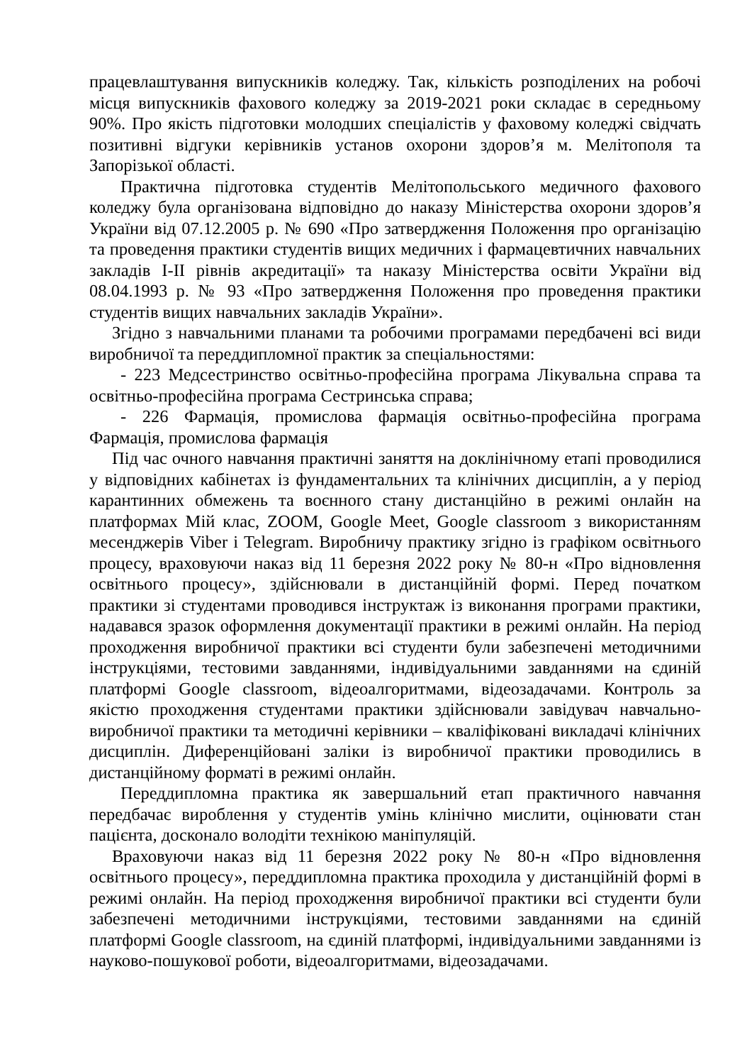працевлаштування випускників коледжу. Так, кількість розподілених на робочі місця випускників фахового коледжу за 2019-2021 роки складає в середньому 90%. Про якість підготовки молодших спеціалістів у фаховому коледжі свідчать позитивні відгуки керівників установ охорони здоров’я м. Мелітополя та Запорізької області.
Практична підготовка студентів Мелітопольського медичного фахового коледжу була організована відповідно до наказу Міністерства охорони здоров’я України від 07.12.2005 р. № 690 «Про затвердження Положення про організацію та проведення практики студентів вищих медичних і фармацевтичних навчальних закладів I-II рівнів акредитації» та наказу Міністерства освіти України від 08.04.1993 р. № 93 «Про затвердження Положення про проведення практики студентів вищих навчальних закладів України».
Згідно з навчальними планами та робочими програмами передбачені всі види виробничої та переддипломної практик за спеціальностями:
- 223 Медсестринство освітньо-професійна програма Лікувальна справа та освітньо-професійна програма Сестринська справа;
- 226 Фармація, промислова фармація освітньо-професійна програма Фармація, промислова фармація
Під час очного навчання практичні заняття на доклінічному етапі проводилися у відповідних кабінетах із фундаментальних та клінічних дисциплін, а у період карантинних обмежень та воєнного стану дистанційно в режимі онлайн на платформах Мій клас, ZOOM, Google Meet, Google classroom з використанням месенджерів Viber і Telegram. Виробничу практику згідно із графіком освітнього процесу, враховуючи наказ від 11 березня 2022 року № 80-н «Про відновлення освітнього процесу», здійснювали в дистанційній формі. Перед початком практики зі студентами проводився інструктаж із виконання програми практики, надавався зразок оформлення документації практики в режимі онлайн. На період проходження виробничої практики всі студенти були забезпечені методичними інструкціями, тестовими завданнями, індивідуальними завданнями на єдиній платформі Google classroom, відеоалгоритмами, відеозадачами. Контроль за якістю проходження студентами практики здійснювали завідувач навчально-виробничої практики та методичні керівники – кваліфіковані викладачі клінічних дисциплін. Диференційовані заліки із виробничої практики проводились в дистанційному форматі в режимі онлайн.
Переддипломна практика як завершальний етап практичного навчання передбачає вироблення у студентів умінь клінічно мислити, оцінювати стан пацієнта, досконало володіти технікою маніпуляцій.
Враховуючи наказ від 11 березня 2022 року № 80-н «Про відновлення освітнього процесу», переддипломна практика проходила у дистанційній формі в режимі онлайн. На період проходження виробничої практики всі студенти були забезпечені методичними інструкціями, тестовими завданнями на єдиній платформі Google classroom, на єдиній платформі, індивідуальними завданнями із науково-пошукової роботи, відеоалгоритмами, відеозадачами.